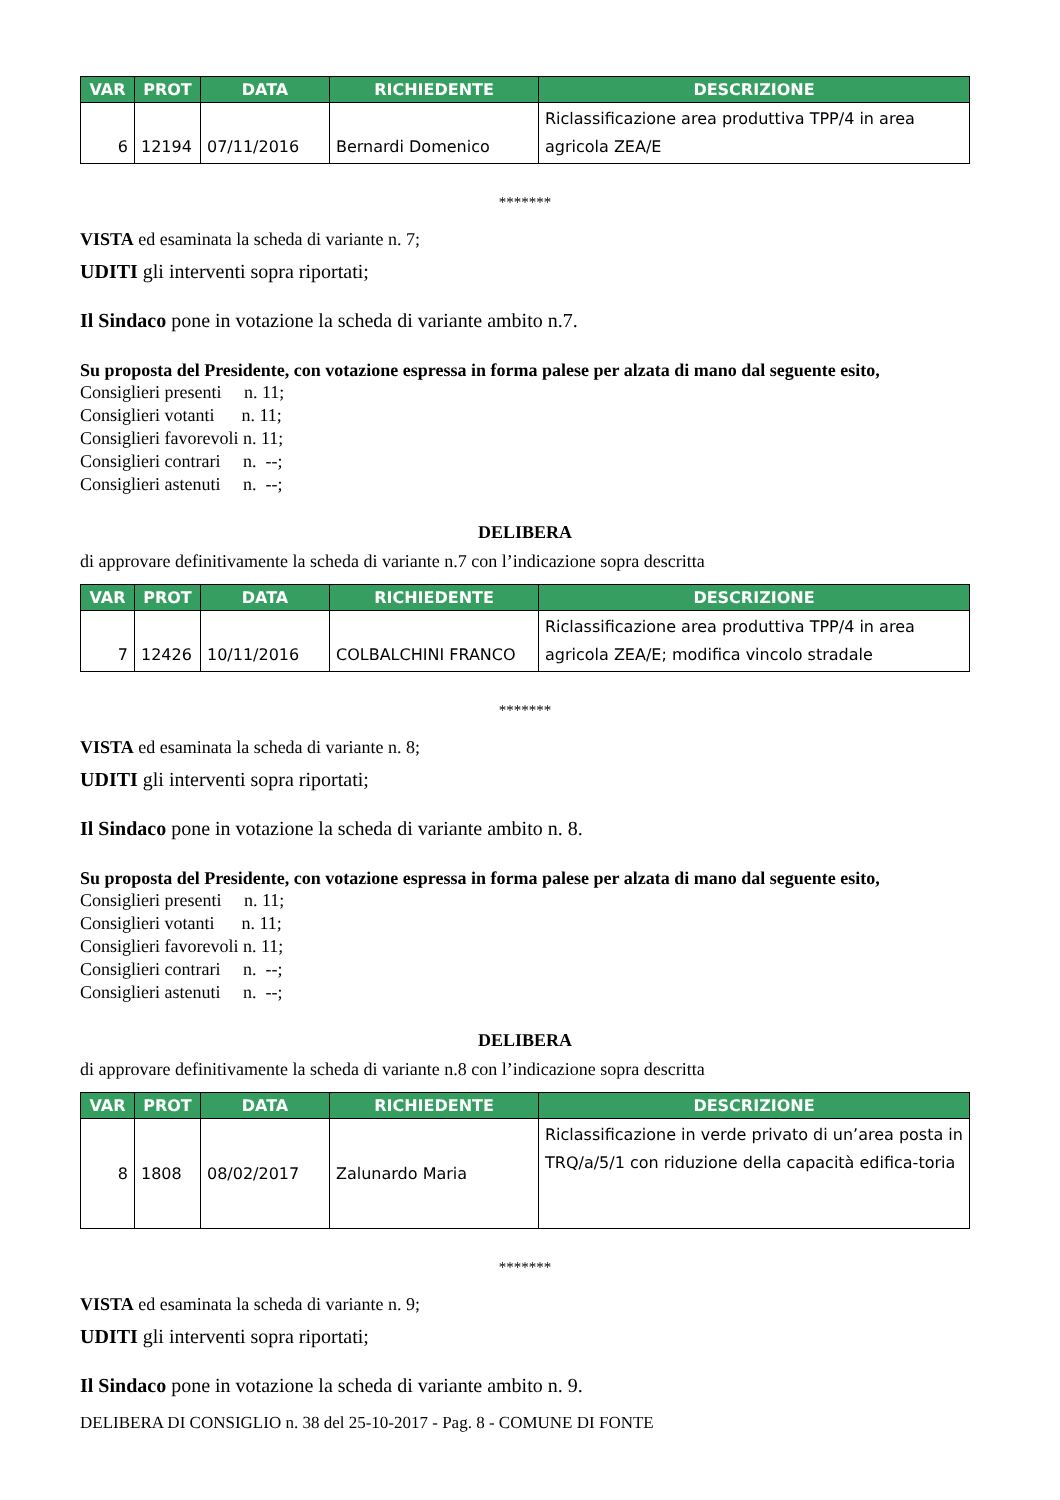| VAR | PROT | DATA | RICHIEDENTE | DESCRIZIONE |
| --- | --- | --- | --- | --- |
| 6 | 12194 | 07/11/2016 | Bernardi Domenico | Riclassificazione area produttiva TPP/4 in area agricola ZEA/E |
*******
VISTA ed esaminata la scheda di variante n. 7;
UDITI gli interventi sopra riportati;
Il Sindaco pone in votazione la scheda di variante ambito n.7.
Su proposta del Presidente, con votazione espressa in forma palese per alzata di mano dal seguente esito,
Consiglieri presenti n. 11;
Consiglieri votanti n. 11;
Consiglieri favorevoli n. 11;
Consiglieri contrari n. --;
Consiglieri astenuti n. --;
DELIBERA
di approvare definitivamente la scheda di variante n.7 con l’indicazione sopra descritta
| VAR | PROT | DATA | RICHIEDENTE | DESCRIZIONE |
| --- | --- | --- | --- | --- |
| 7 | 12426 | 10/11/2016 | COLBALCHINI FRANCO | Riclassificazione area produttiva TPP/4 in area agricola ZEA/E; modifica vincolo stradale |
*******
VISTA ed esaminata la scheda di variante n. 8;
UDITI gli interventi sopra riportati;
Il Sindaco pone in votazione la scheda di variante ambito n. 8.
Su proposta del Presidente, con votazione espressa in forma palese per alzata di mano dal seguente esito,
Consiglieri presenti n. 11;
Consiglieri votanti n. 11;
Consiglieri favorevoli n. 11;
Consiglieri contrari n. --;
Consiglieri astenuti n. --;
DELIBERA
di approvare definitivamente la scheda di variante n.8 con l’indicazione sopra descritta
| VAR | PROT | DATA | RICHIEDENTE | DESCRIZIONE |
| --- | --- | --- | --- | --- |
| 8 | 1808 | 08/02/2017 | Zalunardo Maria | Riclassificazione in verde privato di un’area posta in TRQ/a/5/1 con riduzione della capacità edifica-toria |
*******
VISTA ed esaminata la scheda di variante n. 9;
UDITI gli interventi sopra riportati;
Il Sindaco pone in votazione la scheda di variante ambito n. 9.
DELIBERA DI CONSIGLIO n. 38 del 25-10-2017 - Pag. 8 - COMUNE DI FONTE